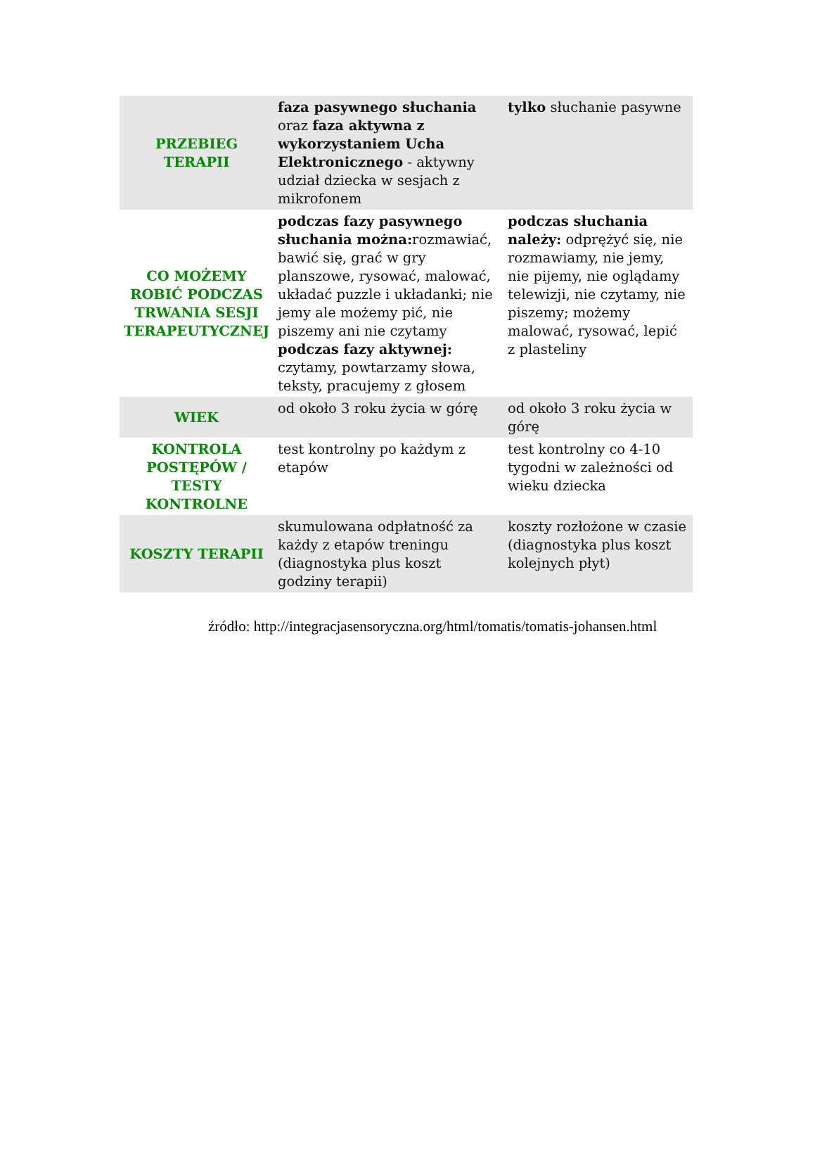| PRZEBIEG TERAPII | faza pasywnego słuchania oraz faza aktywna z wykorzystaniem Ucha Elektronicznego - aktywny udział dziecka w sesjach z mikrofonem | tylko słuchanie pasywne |
| CO MOŻEMY ROBIĆ PODCZAS TRWANIA SESJI TERAPEUTYCZNEJ | podczas fazy pasywnego słuchania można: rozmawiać, bawić się, grać w gry planszowe, rysować, malować, układać puzzle i układanki; nie jemy ale możemy pić, nie piszemy ani nie czytamy podczas fazy aktywnej: czytamy, powtarzamy słowa, teksty, pracujemy z głosem | podczas słuchania należy: odprężyć się, nie rozmawiamy, nie jemy, nie pijemy, nie oglądamy telewizji, nie czytamy, nie piszemy; możemy malować, rysować, lepić z plasteliny |
| WIEK | od około 3 roku życia w górę | od około 3 roku życia w górę |
| KONTROLA POSTĘPÓW / TESTY KONTROLNE | test kontrolny po każdym z etapów | test kontrolny co 4-10 tygodni w zależności od wieku dziecka |
| KOSZTY TERAPII | skumulowana odpłatność za każdy z etapów treningu (diagnostyka plus koszt godziny terapii) | koszty rozłożone w czasie (diagnostyka plus koszt kolejnych płyt) |
źródło: http://integracjasensoryczna.org/html/tomatis/tomatis-johansen.html